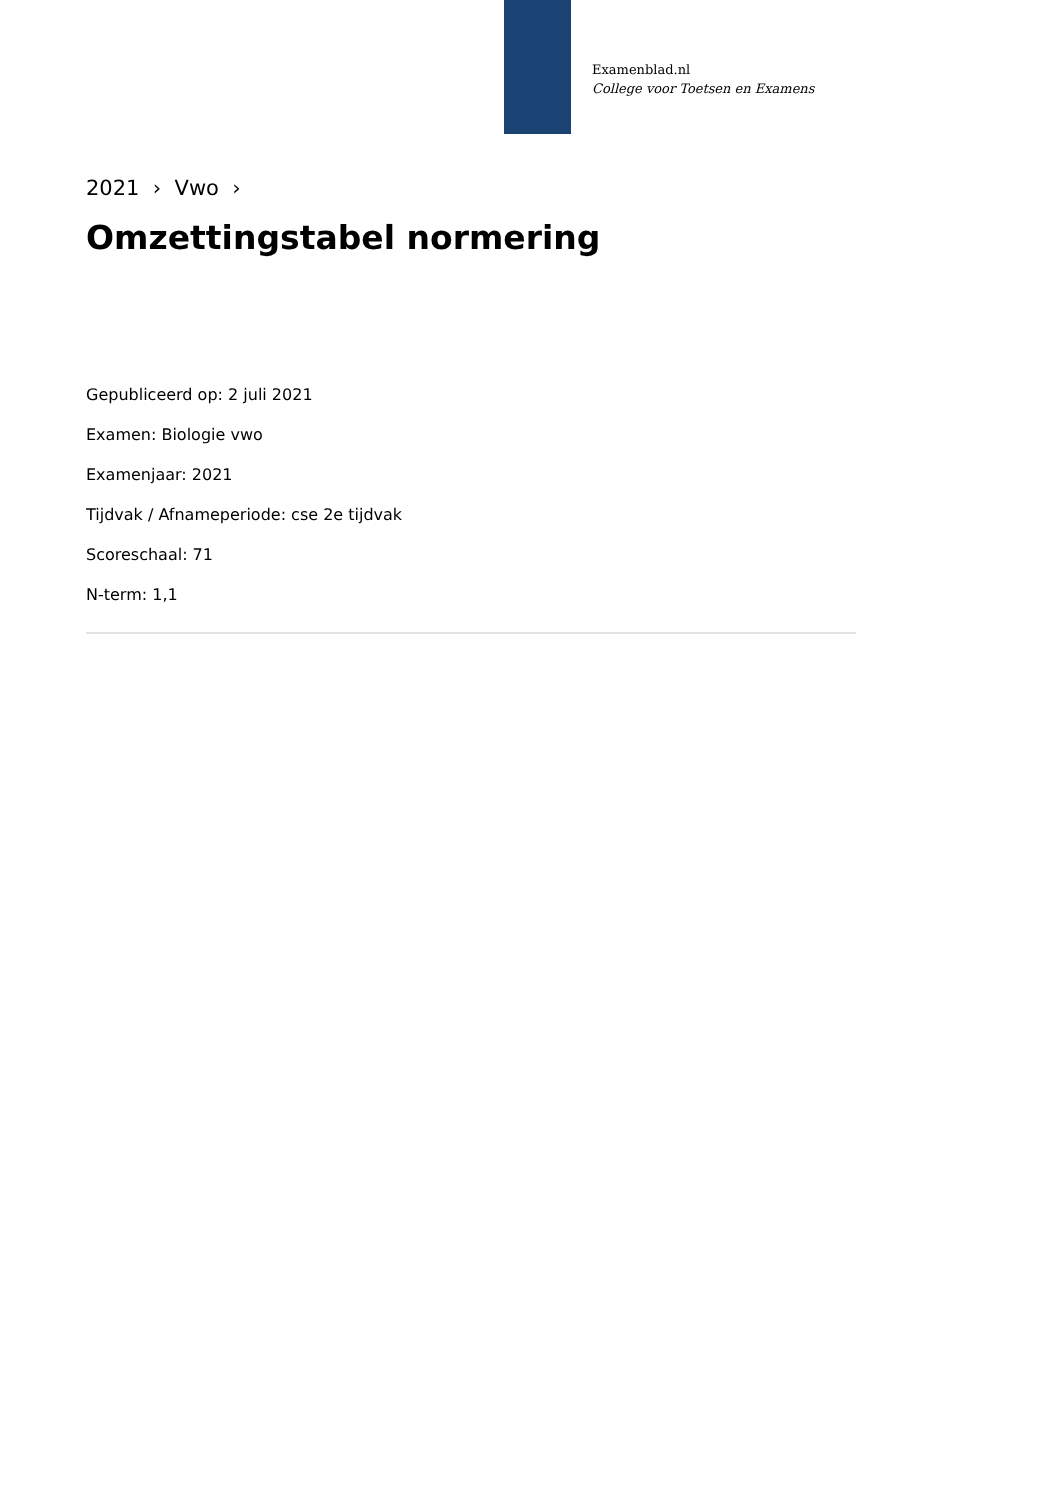Examenblad.nl
College voor Toetsen en Examens
2021 › Vwo ›
Omzettingstabel normering
Gepubliceerd op: 2 juli 2021
Examen: Biologie vwo
Examenjaar: 2021
Tijdvak / Afnameperiode: cse 2e tijdvak
Scoreschaal: 71
N-term: 1,1